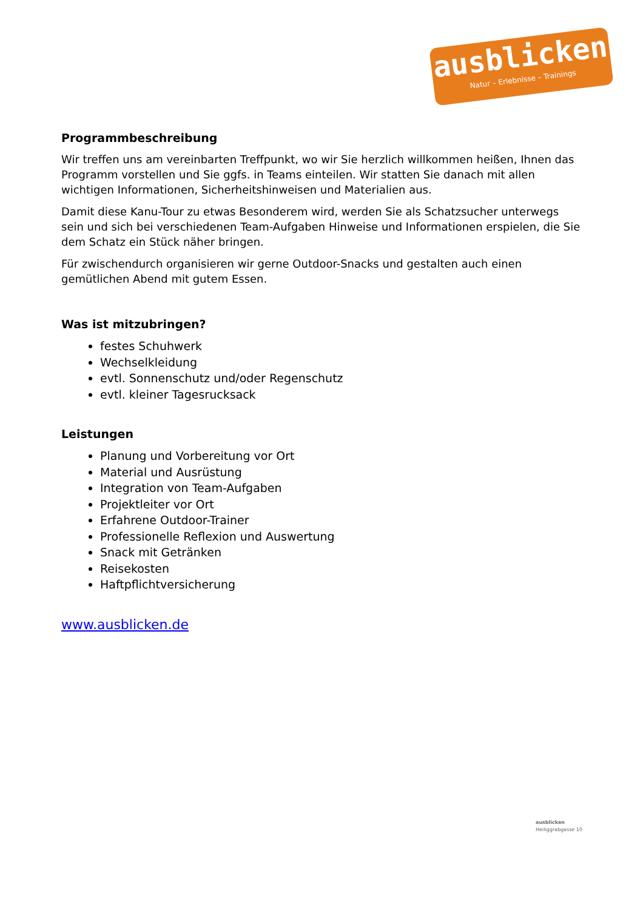ausblicken
Natur – Erlebnisse – Trainings
Programmbeschreibung
Wir treffen uns am vereinbarten Treffpunkt, wo wir Sie herzlich willkommen heißen, Ihnen das Programm vorstellen und Sie ggfs. in Teams einteilen. Wir statten Sie danach mit allen wichtigen Informationen, Sicherheitshinweisen und Materialien aus.
Damit diese Kanu-Tour zu etwas Besonderem wird, werden Sie als Schatzsucher unterwegs sein und sich bei verschiedenen Team-Aufgaben Hinweise und Informationen erspielen, die Sie dem Schatz ein Stück näher bringen.
Für zwischendurch organisieren wir gerne Outdoor-Snacks und gestalten auch einen gemütlichen Abend mit gutem Essen.
Was ist mitzubringen?
festes Schuhwerk
Wechselkleidung
evtl. Sonnenschutz und/oder Regenschutz
evtl. kleiner Tagesrucksack
Leistungen
Planung und Vorbereitung vor Ort
Material und Ausrüstung
Integration von Team-Aufgaben
Projektleiter vor Ort
Erfahrene Outdoor-Trainer
Professionelle Reflexion und Auswertung
Snack mit Getränken
Reisekosten
Haftpflichtversicherung
www.ausblicken.de
ausblicken
Heiliggrabgasse 10